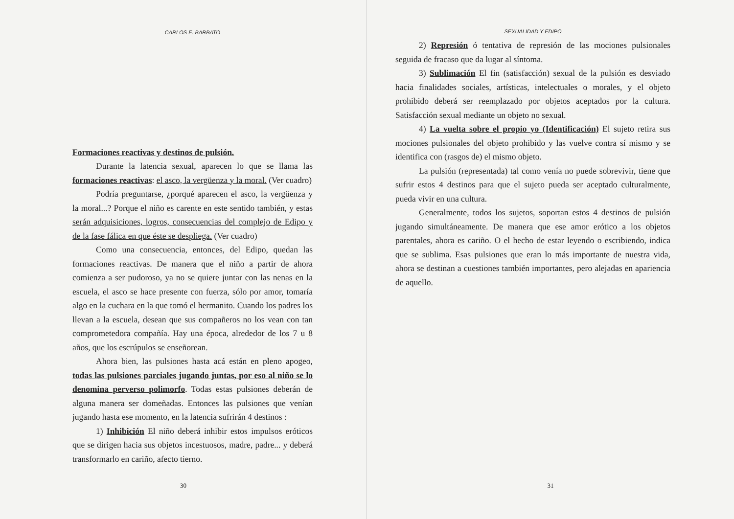CARLOS E. BARBATO
Formaciones reactivas y destinos de pulsión.
Durante la latencia sexual, aparecen lo que se llama las formaciones reactivas: el asco, la vergüenza y la moral. (Ver cuadro)
Podría preguntarse, ¿porqué aparecen el asco, la vergüenza y la moral...? Porque el niño es carente en este sentido también, y estas serán adquisiciones, logros, consecuencias del complejo de Edipo y de la fase fálica en que éste se despliega. (Ver cuadro)
Como una consecuencia, entonces, del Edipo, quedan las formaciones reactivas. De manera que el niño a partir de ahora comienza a ser pudoroso, ya no se quiere juntar con las nenas en la escuela, el asco se hace presente con fuerza, sólo por amor, tomaría algo en la cuchara en la que tomó el hermanito. Cuando los padres los llevan a la escuela, desean que sus compañeros no los vean con tan comprometedora compañía. Hay una época, alrededor de los 7 u 8 años, que los escrúpulos se enseñorean.
Ahora bien, las pulsiones hasta acá están en pleno apogeo, todas las pulsiones parciales jugando juntas, por eso al niño se lo denomina perverso polimorfo. Todas estas pulsiones deberán de alguna manera ser domeñadas. Entonces las pulsiones que venían jugando hasta ese momento, en la latencia sufrirán 4 destinos :
1) Inhibición El niño deberá inhibir estos impulsos eróticos que se dirigen hacia sus objetos incestuosos, madre, padre... y deberá transformarlo en cariño, afecto tierno.
30
SEXUALIDAD Y EDIPO
2) Represión ó tentativa de represión de las mociones pulsionales seguida de fracaso que da lugar al síntoma.
3) Sublimación El fin (satisfacción) sexual de la pulsión es desviado hacia finalidades sociales, artísticas, intelectuales o morales, y el objeto prohibido deberá ser reemplazado por objetos aceptados por la cultura. Satisfacción sexual mediante un objeto no sexual.
4) La vuelta sobre el propio yo (Identificación) El sujeto retira sus mociones pulsionales del objeto prohibido y las vuelve contra sí mismo y se identifica con (rasgos de) el mismo objeto.
La pulsión (representada) tal como venía no puede sobrevivir, tiene que sufrir estos 4 destinos para que el sujeto pueda ser aceptado culturalmente, pueda vivir en una cultura.
Generalmente, todos los sujetos, soportan estos 4 destinos de pulsión jugando simultáneamente. De manera que ese amor erótico a los objetos parentales, ahora es cariño. O el hecho de estar leyendo o escribiendo, indica que se sublima. Esas pulsiones que eran lo más importante de nuestra vida, ahora se destinan a cuestiones también importantes, pero alejadas en apariencia de aquello.
31